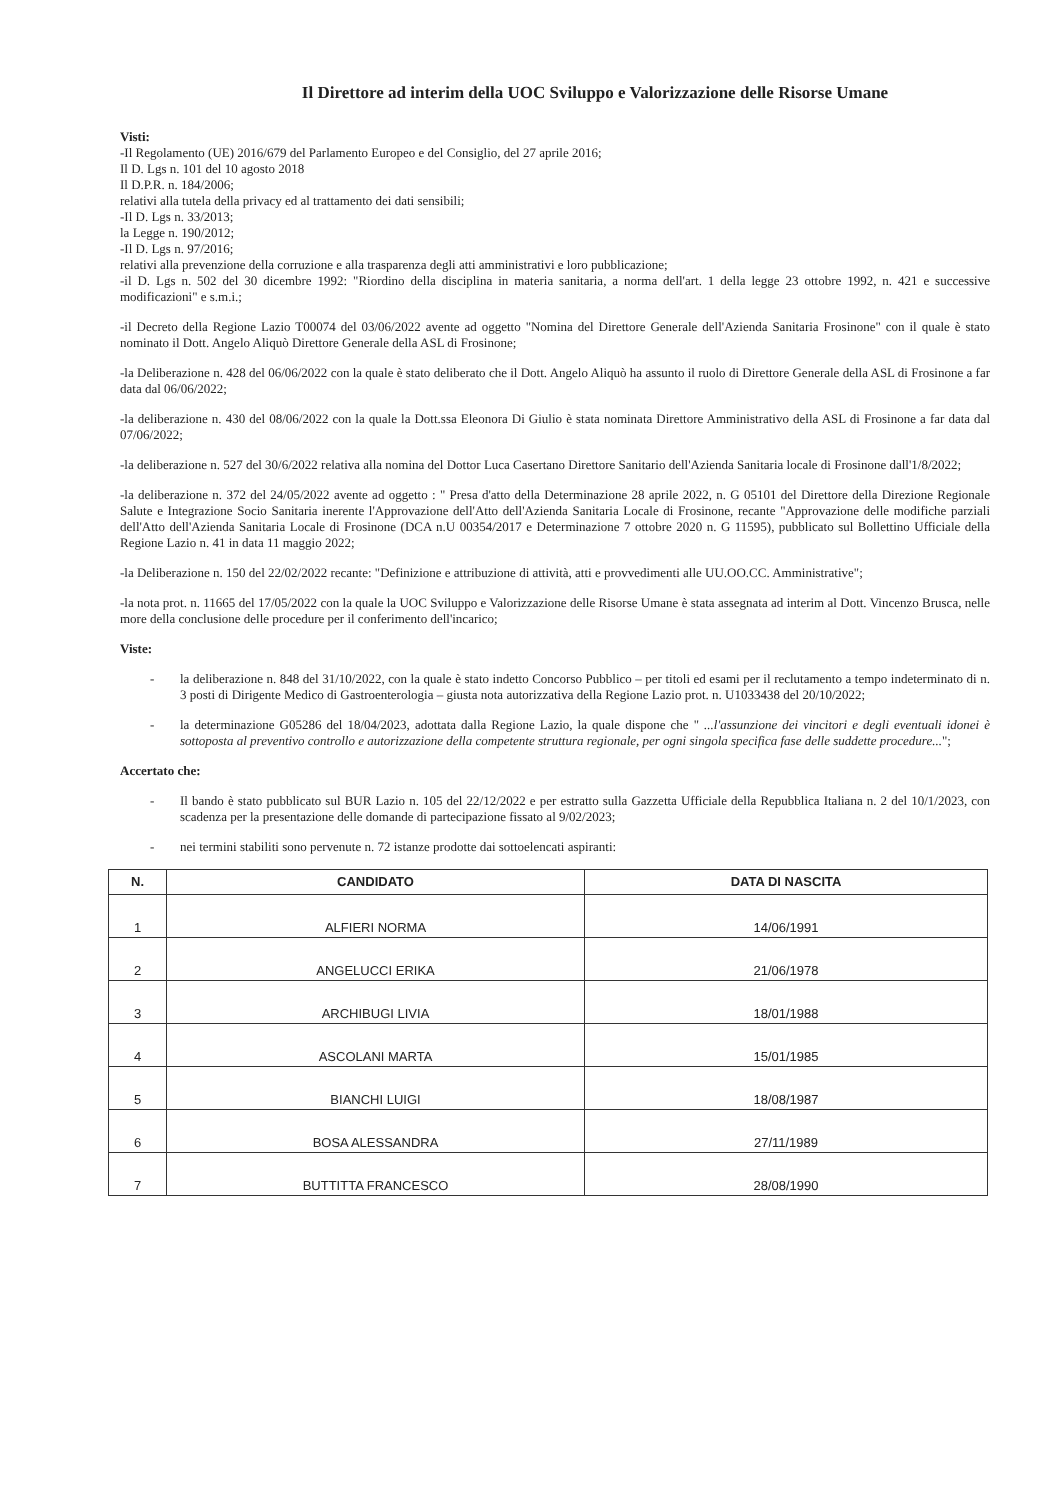Il Direttore ad interim della UOC Sviluppo e Valorizzazione delle Risorse Umane
Visti:
-Il Regolamento (UE) 2016/679 del Parlamento Europeo e del Consiglio, del 27 aprile 2016;
Il D. Lgs n. 101 del 10 agosto 2018
Il D.P.R. n. 184/2006;
relativi alla tutela della privacy ed al trattamento dei dati sensibili;
-Il D. Lgs n. 33/2013;
la Legge n. 190/2012;
-Il D. Lgs n. 97/2016;
relativi alla prevenzione della corruzione e alla trasparenza degli atti amministrativi e loro pubblicazione;
-il D. Lgs n. 502 del 30 dicembre 1992: "Riordino della disciplina in materia sanitaria, a norma dell'art. 1 della legge 23 ottobre 1992, n. 421 e successive modificazioni" e s.m.i.;
-il Decreto della Regione Lazio T00074 del 03/06/2022 avente ad oggetto "Nomina del Direttore Generale dell'Azienda Sanitaria Frosinone" con il quale è stato nominato il Dott. Angelo Aliquò Direttore Generale della ASL di Frosinone;
-la Deliberazione n. 428 del 06/06/2022 con la quale è stato deliberato che il Dott. Angelo Aliquò ha assunto il ruolo di Direttore Generale della ASL di Frosinone a far data dal 06/06/2022;
-la deliberazione n. 430 del 08/06/2022 con la quale la Dott.ssa Eleonora Di Giulio è stata nominata Direttore Amministrativo della ASL di Frosinone a far data dal 07/06/2022;
-la deliberazione n. 527 del 30/6/2022 relativa alla nomina del Dottor Luca Casertano Direttore Sanitario dell'Azienda Sanitaria locale di Frosinone dall'1/8/2022;
-la deliberazione n. 372 del 24/05/2022 avente ad oggetto : " Presa d'atto della Determinazione 28 aprile 2022, n. G 05101 del Direttore della Direzione Regionale Salute e Integrazione Socio Sanitaria inerente l'Approvazione dell'Atto dell'Azienda Sanitaria Locale di Frosinone, recante "Approvazione delle modifiche parziali dell'Atto dell'Azienda Sanitaria Locale di Frosinone (DCA n.U 00354/2017 e Determinazione 7 ottobre 2020 n. G 11595), pubblicato sul Bollettino Ufficiale della Regione Lazio n. 41 in data 11 maggio 2022;
-la Deliberazione n. 150 del 22/02/2022 recante: "Definizione e attribuzione di attività, atti e provvedimenti alle UU.OO.CC. Amministrative";
-la nota prot. n. 11665 del 17/05/2022 con la quale la UOC Sviluppo e Valorizzazione delle Risorse Umane è stata assegnata ad interim al Dott. Vincenzo Brusca, nelle more della conclusione delle procedure per il conferimento dell'incarico;
Viste:
- la deliberazione n. 848 del 31/10/2022, con la quale è stato indetto Concorso Pubblico – per titoli ed esami per il reclutamento a tempo indeterminato di n. 3 posti di Dirigente Medico di Gastroenterologia – giusta nota autorizzativa della Regione Lazio prot. n. U1033438 del 20/10/2022;
- la determinazione G05286 del 18/04/2023, adottata dalla Regione Lazio, la quale dispone che " ...l'assunzione dei vincitori e degli eventuali idonei è sottoposta al preventivo controllo e autorizzazione della competente struttura regionale, per ogni singola specifica fase delle suddette procedure...";
Accertato che:
- Il bando è stato pubblicato sul BUR Lazio n. 105 del 22/12/2022 e per estratto sulla Gazzetta Ufficiale della Repubblica Italiana n. 2 del 10/1/2023, con scadenza per la presentazione delle domande di partecipazione fissato al 9/02/2023;
- nei termini stabiliti sono pervenute n. 72 istanze prodotte dai sottoelencati aspiranti:
| N. | CANDIDATO | DATA DI NASCITA |
| --- | --- | --- |
| 1 | ALFIERI NORMA | 14/06/1991 |
| 2 | ANGELUCCI ERIKA | 21/06/1978 |
| 3 | ARCHIBUGI LIVIA | 18/01/1988 |
| 4 | ASCOLANI MARTA | 15/01/1985 |
| 5 | BIANCHI LUIGI | 18/08/1987 |
| 6 | BOSA ALESSANDRA | 27/11/1989 |
| 7 | BUTTITTA FRANCESCO | 28/08/1990 |